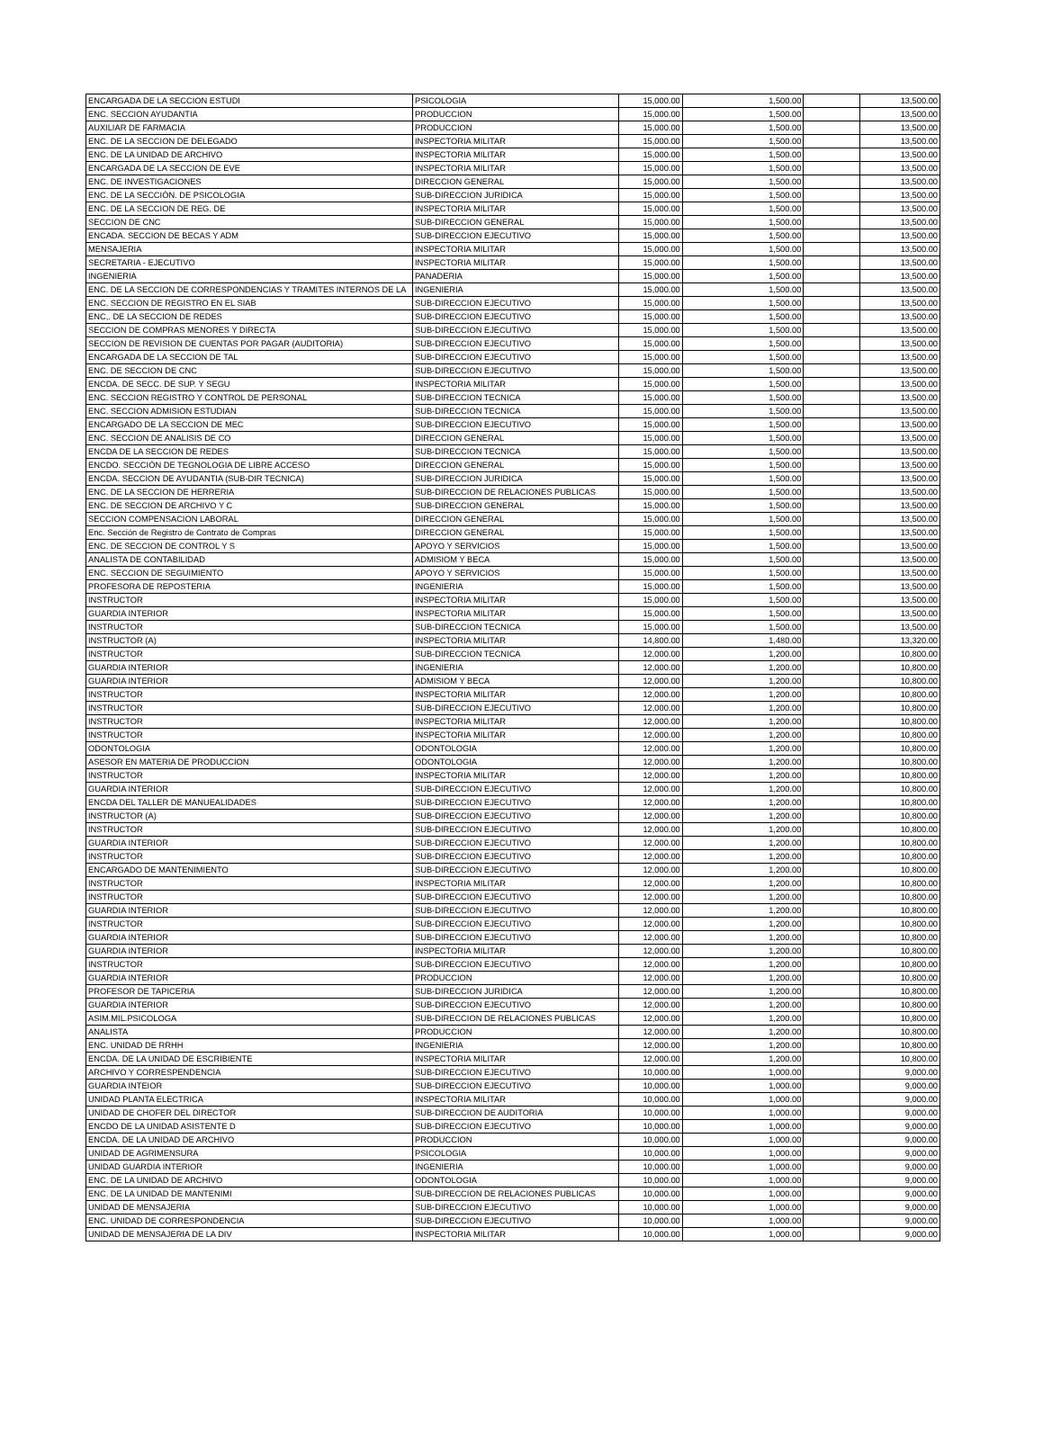| ENCARGADA DE LA SECCION ESTUDI | PSICOLOGIA | 15,000.00 | 1,500.00 | | 13,500.00 |
| ENC. SECCION AYUDANTIA | PRODUCCION | 15,000.00 | 1,500.00 | | 13,500.00 |
| AUXILIAR DE FARMACIA | PRODUCCION | 15,000.00 | 1,500.00 | | 13,500.00 |
| ENC. DE LA SECCION DE DELEGADO | INSPECTORIA MILITAR | 15,000.00 | 1,500.00 | | 13,500.00 |
| ENC. DE LA UNIDAD DE ARCHIVO | INSPECTORIA MILITAR | 15,000.00 | 1,500.00 | | 13,500.00 |
| ENCARGADA DE LA SECCION DE EVE | INSPECTORIA MILITAR | 15,000.00 | 1,500.00 | | 13,500.00 |
| ENC. DE INVESTIGACIONES | DIRECCION GENERAL | 15,000.00 | 1,500.00 | | 13,500.00 |
| ENC. DE LA SECCIÓN. DE PSICOLOGIA | SUB-DIRECCION JURIDICA | 15,000.00 | 1,500.00 | | 13,500.00 |
| ENC. DE LA SECCION DE REG. DE | INSPECTORIA MILITAR | 15,000.00 | 1,500.00 | | 13,500.00 |
| SECCION DE CNC | SUB-DIRECCION GENERAL | 15,000.00 | 1,500.00 | | 13,500.00 |
| ENCADA. SECCION DE BECAS Y ADM | SUB-DIRECCION EJECUTIVO | 15,000.00 | 1,500.00 | | 13,500.00 |
| MENSAJERIA | INSPECTORIA MILITAR | 15,000.00 | 1,500.00 | | 13,500.00 |
| SECRETARIA - EJECUTIVO | INSPECTORIA MILITAR | 15,000.00 | 1,500.00 | | 13,500.00 |
| INGENIERIA | PANADERIA | 15,000.00 | 1,500.00 | | 13,500.00 |
| ENC. DE LA SECCION DE CORRESPONDENCIAS Y TRAMITES INTERNOS DE LA | INGENIERIA | 15,000.00 | 1,500.00 | | 13,500.00 |
| ENC. SECCION DE REGISTRO EN EL SIAB | SUB-DIRECCION EJECUTIVO | 15,000.00 | 1,500.00 | | 13,500.00 |
| ENC,. DE LA SECCION DE REDES | SUB-DIRECCION EJECUTIVO | 15,000.00 | 1,500.00 | | 13,500.00 |
| SECCION DE COMPRAS MENORES Y DIRECTA | SUB-DIRECCION EJECUTIVO | 15,000.00 | 1,500.00 | | 13,500.00 |
| SECCION DE REVISION DE CUENTAS POR PAGAR (AUDITORIA) | SUB-DIRECCION EJECUTIVO | 15,000.00 | 1,500.00 | | 13,500.00 |
| ENCARGADA DE LA SECCION DE TAL | SUB-DIRECCION EJECUTIVO | 15,000.00 | 1,500.00 | | 13,500.00 |
| ENC. DE SECCION DE CNC | SUB-DIRECCION EJECUTIVO | 15,000.00 | 1,500.00 | | 13,500.00 |
| ENCDA. DE SECC. DE SUP. Y SEGU | INSPECTORIA MILITAR | 15,000.00 | 1,500.00 | | 13,500.00 |
| ENC. SECCION REGISTRO Y CONTROL DE PERSONAL | SUB-DIRECCION TECNICA | 15,000.00 | 1,500.00 | | 13,500.00 |
| ENC. SECCION ADMISION ESTUDIAN | SUB-DIRECCION TECNICA | 15,000.00 | 1,500.00 | | 13,500.00 |
| ENCARGADO DE LA SECCION DE MEC | SUB-DIRECCION EJECUTIVO | 15,000.00 | 1,500.00 | | 13,500.00 |
| ENC. SECCION DE ANALISIS DE CO | DIRECCION GENERAL | 15,000.00 | 1,500.00 | | 13,500.00 |
| ENCDA DE LA SECCION DE REDES | SUB-DIRECCION TECNICA | 15,000.00 | 1,500.00 | | 13,500.00 |
| ENCDO. SECCIÓN DE TEGNOLOGIA DE LIBRE ACCESO | DIRECCION GENERAL | 15,000.00 | 1,500.00 | | 13,500.00 |
| ENCDA. SECCION DE AYUDANTIA (SUB-DIR TECNICA) | SUB-DIRECCION JURIDICA | 15,000.00 | 1,500.00 | | 13,500.00 |
| ENC. DE LA SECCION DE HERRERIA | SUB-DIRECCION DE RELACIONES PUBLICAS | 15,000.00 | 1,500.00 | | 13,500.00 |
| ENC. DE SECCION DE ARCHIVO Y C | SUB-DIRECCION GENERAL | 15,000.00 | 1,500.00 | | 13,500.00 |
| SECCION COMPENSACION LABORAL | DIRECCION GENERAL | 15,000.00 | 1,500.00 | | 13,500.00 |
| Enc. Sección de Registro de Contrato de Compras | DIRECCION GENERAL | 15,000.00 | 1,500.00 | | 13,500.00 |
| ENC. DE SECCION DE CONTROL Y S | APOYO Y SERVICIOS | 15,000.00 | 1,500.00 | | 13,500.00 |
| ANALISTA DE CONTABILIDAD | ADMISIOM Y BECA | 15,000.00 | 1,500.00 | | 13,500.00 |
| ENC. SECCION DE SEGUIMIENTO | APOYO Y SERVICIOS | 15,000.00 | 1,500.00 | | 13,500.00 |
| PROFESORA DE REPOSTERIA | INGENIERIA | 15,000.00 | 1,500.00 | | 13,500.00 |
| INSTRUCTOR | INSPECTORIA MILITAR | 15,000.00 | 1,500.00 | | 13,500.00 |
| GUARDIA INTERIOR | INSPECTORIA MILITAR | 15,000.00 | 1,500.00 | | 13,500.00 |
| INSTRUCTOR | SUB-DIRECCION TECNICA | 15,000.00 | 1,500.00 | | 13,500.00 |
| INSTRUCTOR (A) | INSPECTORIA MILITAR | 14,800.00 | 1,480.00 | | 13,320.00 |
| INSTRUCTOR | SUB-DIRECCION TECNICA | 12,000.00 | 1,200.00 | | 10,800.00 |
| GUARDIA INTERIOR | INGENIERIA | 12,000.00 | 1,200.00 | | 10,800.00 |
| GUARDIA INTERIOR | ADMISIOM Y BECA | 12,000.00 | 1,200.00 | | 10,800.00 |
| INSTRUCTOR | INSPECTORIA MILITAR | 12,000.00 | 1,200.00 | | 10,800.00 |
| INSTRUCTOR | SUB-DIRECCION EJECUTIVO | 12,000.00 | 1,200.00 | | 10,800.00 |
| INSTRUCTOR | INSPECTORIA MILITAR | 12,000.00 | 1,200.00 | | 10,800.00 |
| INSTRUCTOR | INSPECTORIA MILITAR | 12,000.00 | 1,200.00 | | 10,800.00 |
| ODONTOLOGIA | ODONTOLOGIA | 12,000.00 | 1,200.00 | | 10,800.00 |
| ASESOR EN MATERIA DE PRODUCCION | ODONTOLOGIA | 12,000.00 | 1,200.00 | | 10,800.00 |
| INSTRUCTOR | INSPECTORIA MILITAR | 12,000.00 | 1,200.00 | | 10,800.00 |
| GUARDIA INTERIOR | SUB-DIRECCION EJECUTIVO | 12,000.00 | 1,200.00 | | 10,800.00 |
| ENCDA DEL TALLER DE MANUEALIDADES | SUB-DIRECCION EJECUTIVO | 12,000.00 | 1,200.00 | | 10,800.00 |
| INSTRUCTOR (A) | SUB-DIRECCION EJECUTIVO | 12,000.00 | 1,200.00 | | 10,800.00 |
| INSTRUCTOR | SUB-DIRECCION EJECUTIVO | 12,000.00 | 1,200.00 | | 10,800.00 |
| GUARDIA INTERIOR | SUB-DIRECCION EJECUTIVO | 12,000.00 | 1,200.00 | | 10,800.00 |
| INSTRUCTOR | SUB-DIRECCION EJECUTIVO | 12,000.00 | 1,200.00 | | 10,800.00 |
| ENCARGADO DE MANTENIMIENTO | SUB-DIRECCION EJECUTIVO | 12,000.00 | 1,200.00 | | 10,800.00 |
| INSTRUCTOR | INSPECTORIA MILITAR | 12,000.00 | 1,200.00 | | 10,800.00 |
| INSTRUCTOR | SUB-DIRECCION EJECUTIVO | 12,000.00 | 1,200.00 | | 10,800.00 |
| GUARDIA INTERIOR | SUB-DIRECCION EJECUTIVO | 12,000.00 | 1,200.00 | | 10,800.00 |
| INSTRUCTOR | SUB-DIRECCION EJECUTIVO | 12,000.00 | 1,200.00 | | 10,800.00 |
| GUARDIA INTERIOR | SUB-DIRECCION EJECUTIVO | 12,000.00 | 1,200.00 | | 10,800.00 |
| GUARDIA INTERIOR | INSPECTORIA MILITAR | 12,000.00 | 1,200.00 | | 10,800.00 |
| INSTRUCTOR | SUB-DIRECCION EJECUTIVO | 12,000.00 | 1,200.00 | | 10,800.00 |
| GUARDIA INTERIOR | PRODUCCION | 12,000.00 | 1,200.00 | | 10,800.00 |
| PROFESOR DE TAPICERIA | SUB-DIRECCION JURIDICA | 12,000.00 | 1,200.00 | | 10,800.00 |
| GUARDIA INTERIOR | SUB-DIRECCION EJECUTIVO | 12,000.00 | 1,200.00 | | 10,800.00 |
| ASIM.MIL.PSICOLOGA | SUB-DIRECCION DE RELACIONES PUBLICAS | 12,000.00 | 1,200.00 | | 10,800.00 |
| ANALISTA | PRODUCCION | 12,000.00 | 1,200.00 | | 10,800.00 |
| ENC. UNIDAD DE RRHH | INGENIERIA | 12,000.00 | 1,200.00 | | 10,800.00 |
| ENCDA. DE LA UNIDAD DE ESCRIBIENTE | INSPECTORIA MILITAR | 12,000.00 | 1,200.00 | | 10,800.00 |
| ARCHIVO Y CORRESPENDENCIA | SUB-DIRECCION EJECUTIVO | 10,000.00 | 1,000.00 | | 9,000.00 |
| GUARDIA INTEIOR | SUB-DIRECCION EJECUTIVO | 10,000.00 | 1,000.00 | | 9,000.00 |
| UNIDAD PLANTA ELECTRICA | INSPECTORIA MILITAR | 10,000.00 | 1,000.00 | | 9,000.00 |
| UNIDAD DE CHOFER DEL DIRECTOR | SUB-DIRECCION DE AUDITORIA | 10,000.00 | 1,000.00 | | 9,000.00 |
| ENCDO DE LA UNIDAD ASISTENTE D | SUB-DIRECCION EJECUTIVO | 10,000.00 | 1,000.00 | | 9,000.00 |
| ENCDA. DE LA UNIDAD DE ARCHIVO | PRODUCCION | 10,000.00 | 1,000.00 | | 9,000.00 |
| UNIDAD DE AGRIMENSURA | PSICOLOGIA | 10,000.00 | 1,000.00 | | 9,000.00 |
| UNIDAD GUARDIA INTERIOR | INGENIERIA | 10,000.00 | 1,000.00 | | 9,000.00 |
| ENC. DE LA UNIDAD DE ARCHIVO | ODONTOLOGIA | 10,000.00 | 1,000.00 | | 9,000.00 |
| ENC. DE LA UNIDAD DE MANTENIMI | SUB-DIRECCION DE RELACIONES PUBLICAS | 10,000.00 | 1,000.00 | | 9,000.00 |
| UNIDAD DE MENSAJERIA | SUB-DIRECCION EJECUTIVO | 10,000.00 | 1,000.00 | | 9,000.00 |
| ENC. UNIDAD DE CORRESPONDENCIA | SUB-DIRECCION EJECUTIVO | 10,000.00 | 1,000.00 | | 9,000.00 |
| UNIDAD DE MENSAJERIA DE LA DIV | INSPECTORIA MILITAR | 10,000.00 | 1,000.00 | | 9,000.00 |